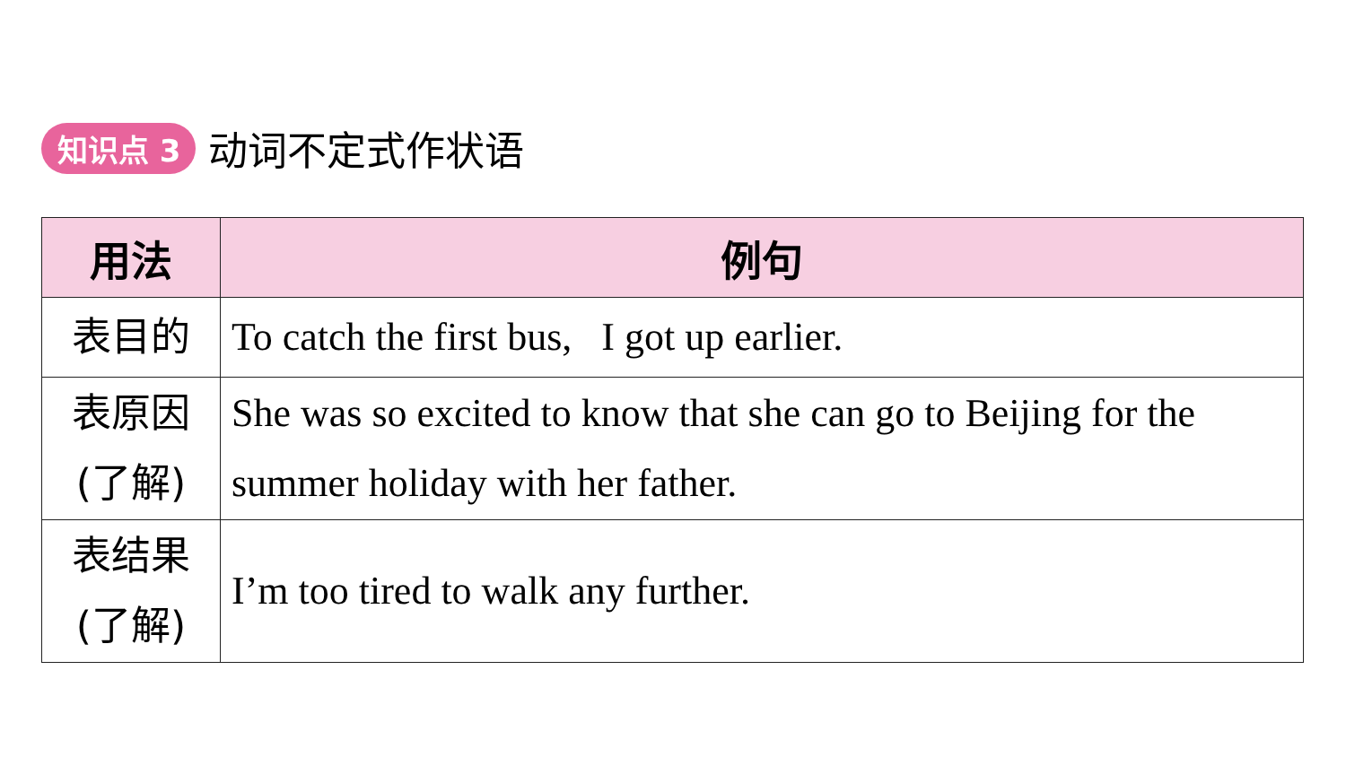知识点 3 动词不定式作状语
| 用法 | 例句 |
| --- | --- |
| 表目的 | To catch the first bus, I got up earlier. |
| 表原因 (了解) | She was so excited to know that she can go to Beijing for the summer holiday with her father. |
| 表结果 (了解) | I’m too tired to walk any further. |